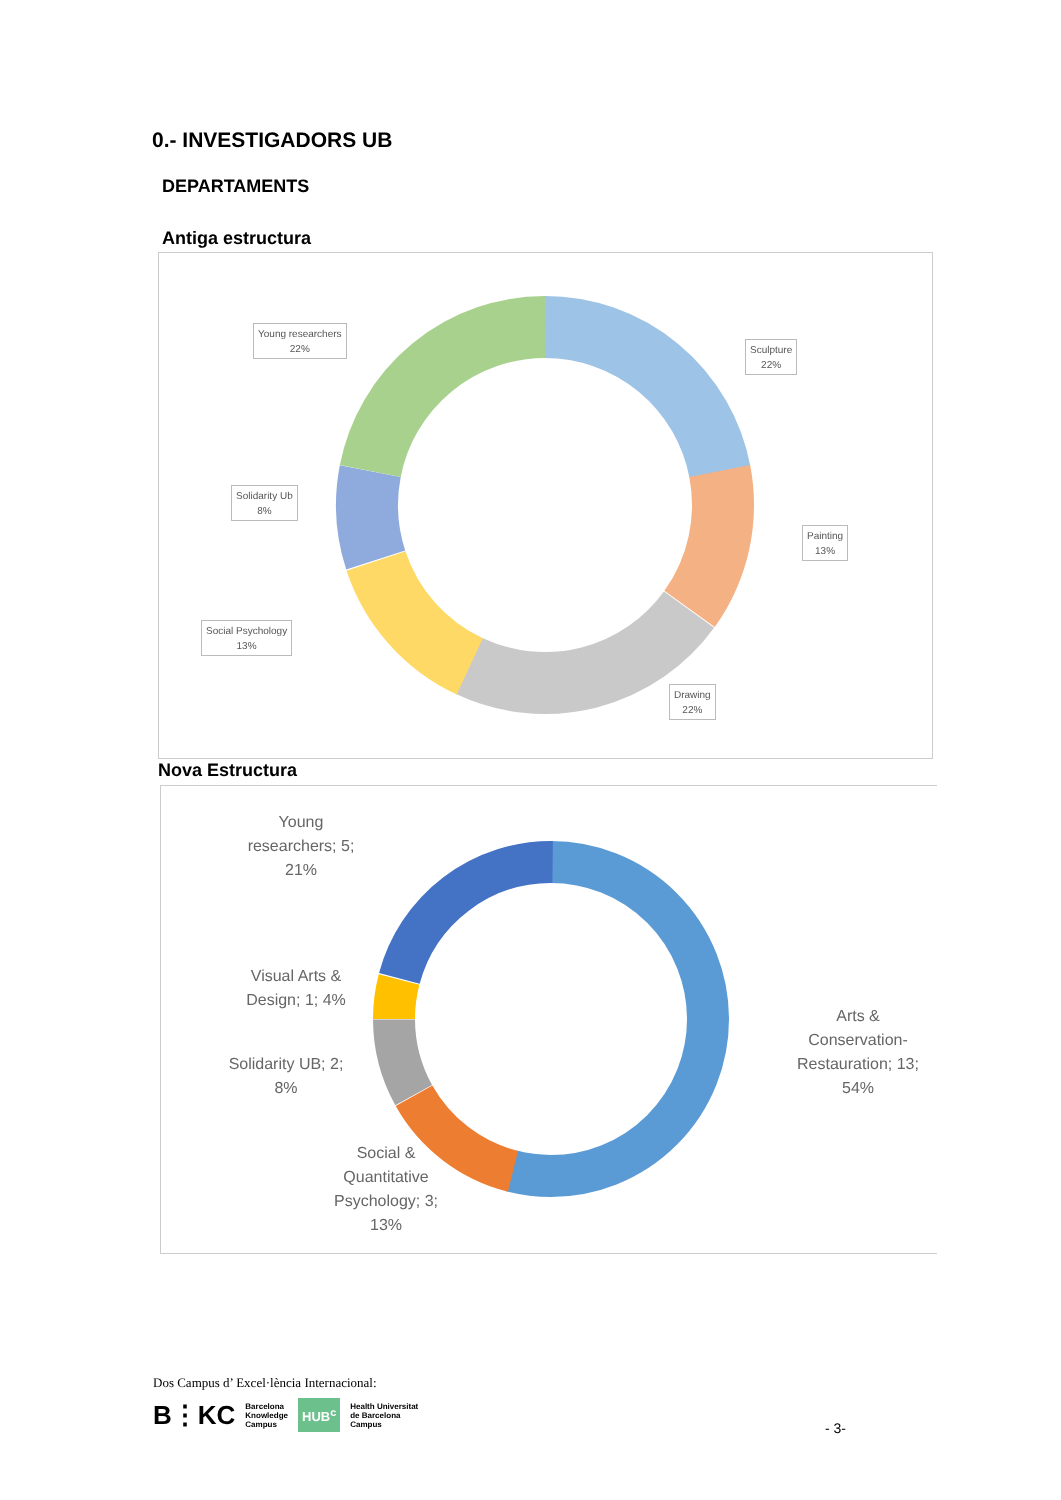0.- INVESTIGADORS UB
DEPARTAMENTS
Antiga estructura
Young researchers
22%
Sculpture
22%
Solidarity Ub
8%
Painting
13%
Social Psychology
13%
Drawing
22%
Nova Estructura
Young
researchers; 5;
21%
Visual Arts &
Design; 1; 4%
Solidarity UB; 2;
8%
Arts &
Conservation-
Restauration; 13;
54%
Social &
Quantitative
Psychology; 3;
13%
Dos Campus d’ Excel·lència Internacional:
B⋮KC Barcelona
Knowledge
Campus HUB<sup>c</sup> Health Universitat
de Barcelona
Campus
- 3-